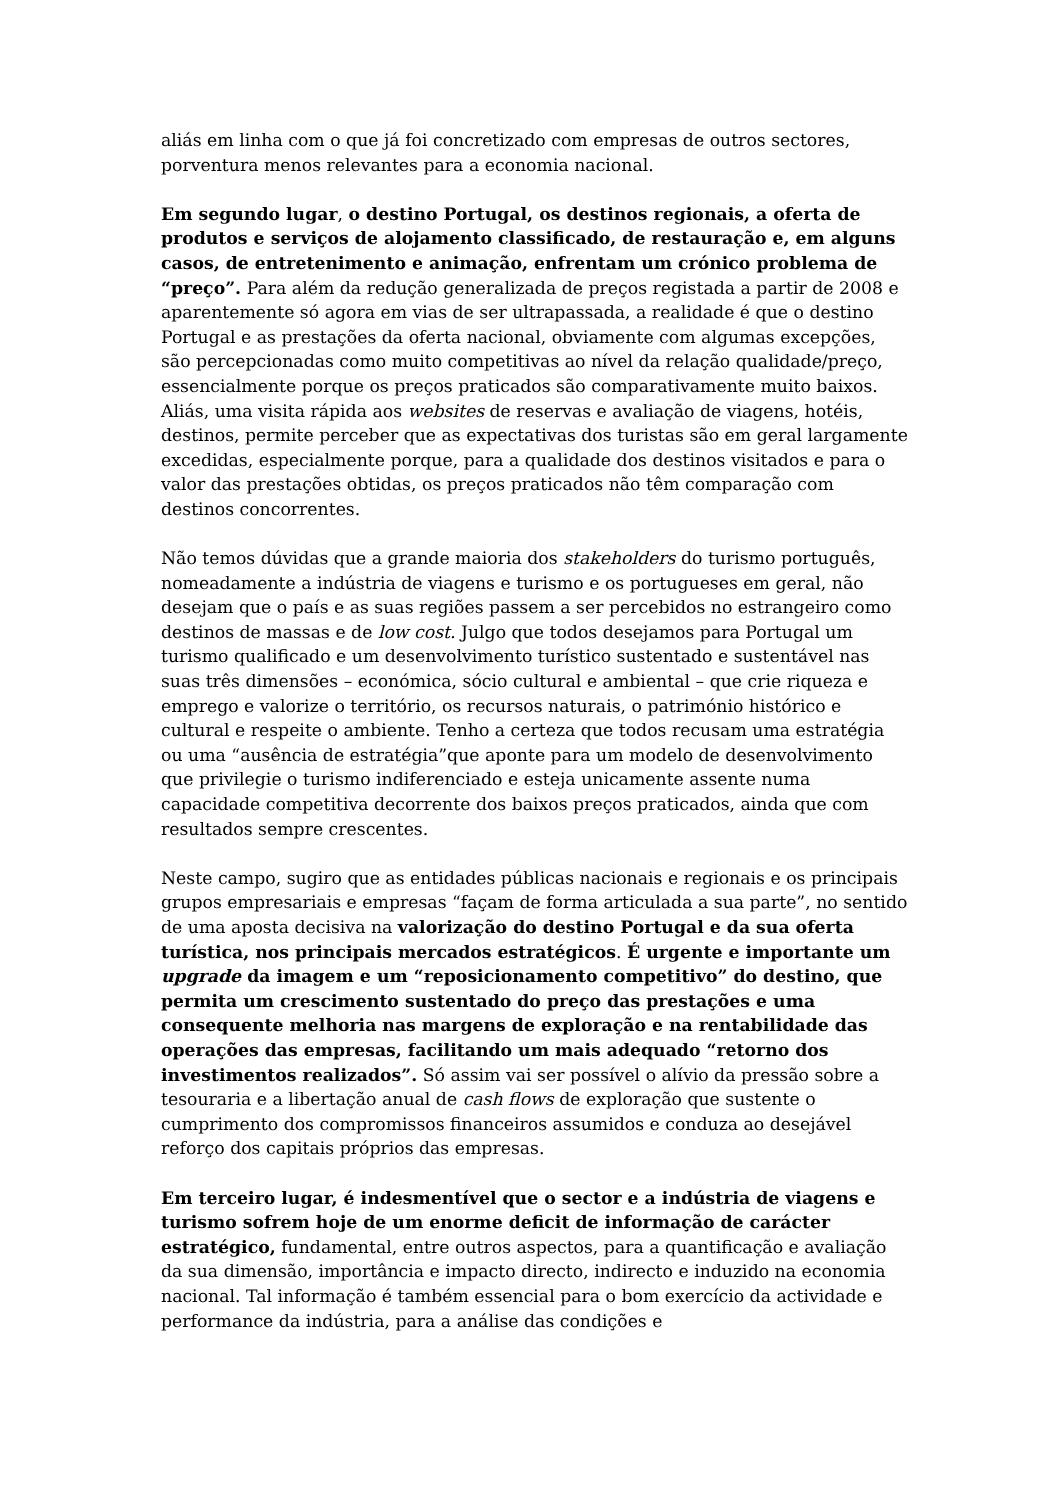aliás em linha com o que já foi concretizado com empresas de outros sectores, porventura menos relevantes para a economia nacional.
Em segundo lugar, o destino Portugal, os destinos regionais, a oferta de produtos e serviços de alojamento classificado, de restauração e, em alguns casos, de entretenimento e animação, enfrentam um crónico problema de “preço”. Para além da redução generalizada de preços registada a partir de 2008 e aparentemente só agora em vias de ser ultrapassada, a realidade é que o destino Portugal e as prestações da oferta nacional, obviamente com algumas excepções, são percepcionadas como muito competitivas ao nível da relação qualidade/preço, essencialmente porque os preços praticados são comparativamente muito baixos. Aliás, uma visita rápida aos websites de reservas e avaliação de viagens, hotéis, destinos, permite perceber que as expectativas dos turistas são em geral largamente excedidas, especialmente porque, para a qualidade dos destinos visitados e para o valor das prestações obtidas, os preços praticados não têm comparação com destinos concorrentes.
Não temos dúvidas que a grande maioria dos stakeholders do turismo português, nomeadamente a indústria de viagens e turismo e os portugueses em geral, não desejam que o país e as suas regiões passem a ser percebidos no estrangeiro como destinos de massas e de low cost. Julgo que todos desejamos para Portugal um turismo qualificado e um desenvolvimento turístico sustentado e sustentável nas suas três dimensões – económica, sócio cultural e ambiental – que crie riqueza e emprego e valorize o território, os recursos naturais, o património histórico e cultural e respeite o ambiente. Tenho a certeza que todos recusam uma estratégia ou uma “ausência de estratégia”que aponte para um modelo de desenvolvimento que privilegie o turismo indiferenciado e esteja unicamente assente numa capacidade competitiva decorrente dos baixos preços praticados, ainda que com resultados sempre crescentes.
Neste campo, sugiro que as entidades públicas nacionais e regionais e os principais grupos empresariais e empresas “façam de forma articulada a sua parte”, no sentido de uma aposta decisiva na valorização do destino Portugal e da sua oferta turística, nos principais mercados estratégicos. É urgente e importante um upgrade da imagem e um “reposicionamento competitivo” do destino, que permita um crescimento sustentado do preço das prestações e uma consequente melhoria nas margens de exploração e na rentabilidade das operações das empresas, facilitando um mais adequado “retorno dos investimentos realizados”. Só assim vai ser possível o alívio da pressão sobre a tesouraria e a libertação anual de cash flows de exploração que sustente o cumprimento dos compromissos financeiros assumidos e conduza ao desejável reforço dos capitais próprios das empresas.
Em terceiro lugar, é indesmentível que o sector e a indústria de viagens e turismo sofrem hoje de um enorme deficit de informação de carácter estratégico, fundamental, entre outros aspectos, para a quantificação e avaliação da sua dimensão, importância e impacto directo, indirecto e induzido na economia nacional. Tal informação é também essencial para o bom exercício da actividade e performance da indústria, para a análise das condições e